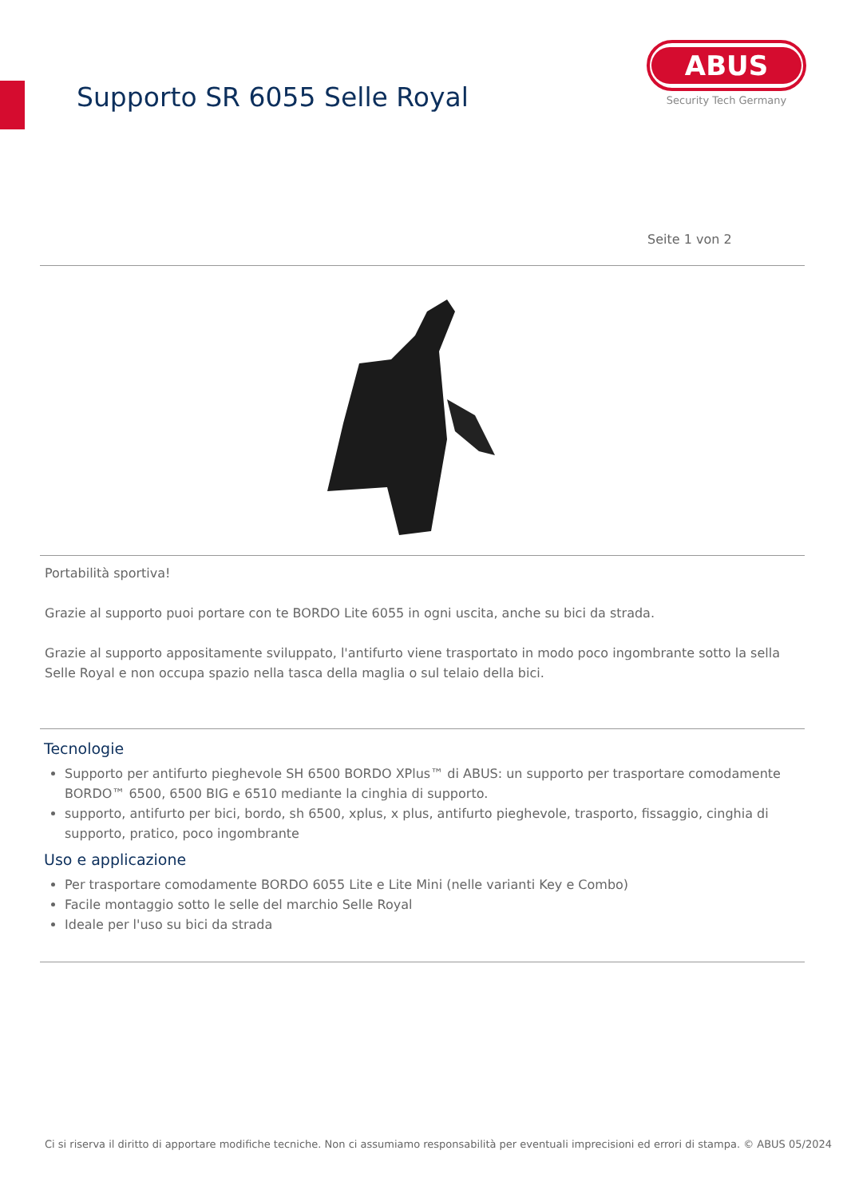Supporto SR 6055 Selle Royal
ABUS
Security Tech Germany
Seite 1 von 2
Portabilità sportiva!
Grazie al supporto puoi portare con te BORDO Lite 6055 in ogni uscita, anche su bici da strada.
Grazie al supporto appositamente sviluppato, l'antifurto viene trasportato in modo poco ingombrante sotto la sella Selle Royal e non occupa spazio nella tasca della maglia o sul telaio della bici.
Tecnologie
Supporto per antifurto pieghevole SH 6500 BORDO XPlus™ di ABUS: un supporto per trasportare comodamente BORDO™ 6500, 6500 BIG e 6510 mediante la cinghia di supporto.
supporto, antifurto per bici, bordo, sh 6500, xplus, x plus, antifurto pieghevole, trasporto, fissaggio, cinghia di supporto, pratico, poco ingombrante
Uso e applicazione
Per trasportare comodamente BORDO 6055 Lite e Lite Mini (nelle varianti Key e Combo)
Facile montaggio sotto le selle del marchio Selle Royal
Ideale per l'uso su bici da strada
Ci si riserva il diritto di apportare modifiche tecniche. Non ci assumiamo responsabilità per eventuali imprecisioni ed errori di stampa. © ABUS 05/2024